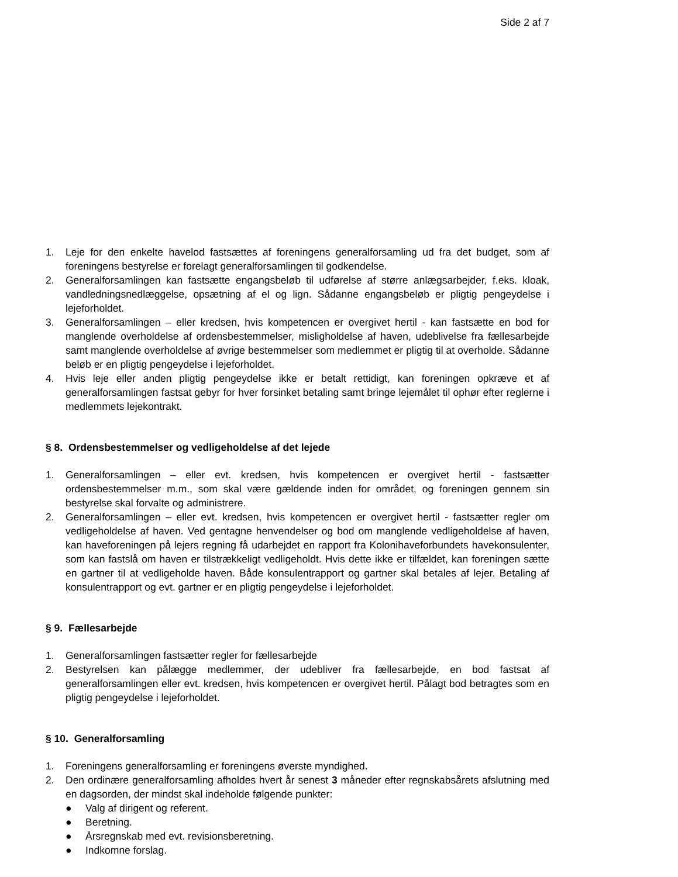Side 2 af 7
1. Leje for den enkelte havelod fastsættes af foreningens generalforsamling ud fra det budget, som af foreningens bestyrelse er forelagt generalforsamlingen til godkendelse.
2. Generalforsamlingen kan fastsætte engangsbeløb til udførelse af større anlægsarbejder, f.eks. kloak, vandledningsnedlæggelse, opsætning af el og lign. Sådanne engangsbeløb er pligtig pengeydelse i lejeforholdet.
3. Generalforsamlingen – eller kredsen, hvis kompetencen er overgivet hertil - kan fastsætte en bod for manglende overholdelse af ordensbestemmelser, misligholdelse af haven, udeblivelse fra fællesarbejde samt manglende overholdelse af øvrige bestemmelser som medlemmet er pligtig til at overholde. Sådanne beløb er en pligtig pengeydelse i lejeforholdet.
4. Hvis leje eller anden pligtig pengeydelse ikke er betalt rettidigt, kan foreningen opkræve et af generalforsamlingen fastsat gebyr for hver forsinket betaling samt bringe lejemålet til ophør efter reglerne i medlemmets lejekontrakt.
§ 8. Ordensbestemmelser og vedligeholdelse af det lejede
1. Generalforsamlingen – eller evt. kredsen, hvis kompetencen er overgivet hertil - fastsætter ordensbestemmelser m.m., som skal være gældende inden for området, og foreningen gennem sin bestyrelse skal forvalte og administrere.
2. Generalforsamlingen – eller evt. kredsen, hvis kompetencen er overgivet hertil - fastsætter regler om vedligeholdelse af haven. Ved gentagne henvendelser og bod om manglende vedligeholdelse af haven, kan haveforeningen på lejers regning få udarbejdet en rapport fra Kolonihaveforbundets havekonsulenter, som kan fastslå om haven er tilstrækkeligt vedligeholdt. Hvis dette ikke er tilfældet, kan foreningen sætte en gartner til at vedligeholde haven. Både konsulentrapport og gartner skal betales af lejer. Betaling af konsulentrapport og evt. gartner er en pligtig pengeydelse i lejeforholdet.
§ 9. Fællesarbejde
1. Generalforsamlingen fastsætter regler for fællesarbejde
2. Bestyrelsen kan pålægge medlemmer, der udebliver fra fællesarbejde, en bod fastsat af generalforsamlingen eller evt. kredsen, hvis kompetencen er overgivet hertil. Pålagt bod betragtes som en pligtig pengeydelse i lejeforholdet.
§ 10. Generalforsamling
1. Foreningens generalforsamling er foreningens øverste myndighed.
2. Den ordinære generalforsamling afholdes hvert år senest 3 måneder efter regnskabsårets afslutning med en dagsorden, der mindst skal indeholde følgende punkter:
● Valg af dirigent og referent.
● Beretning.
● Årsregnskab med evt. revisionsberetning.
● Indkomne forslag.